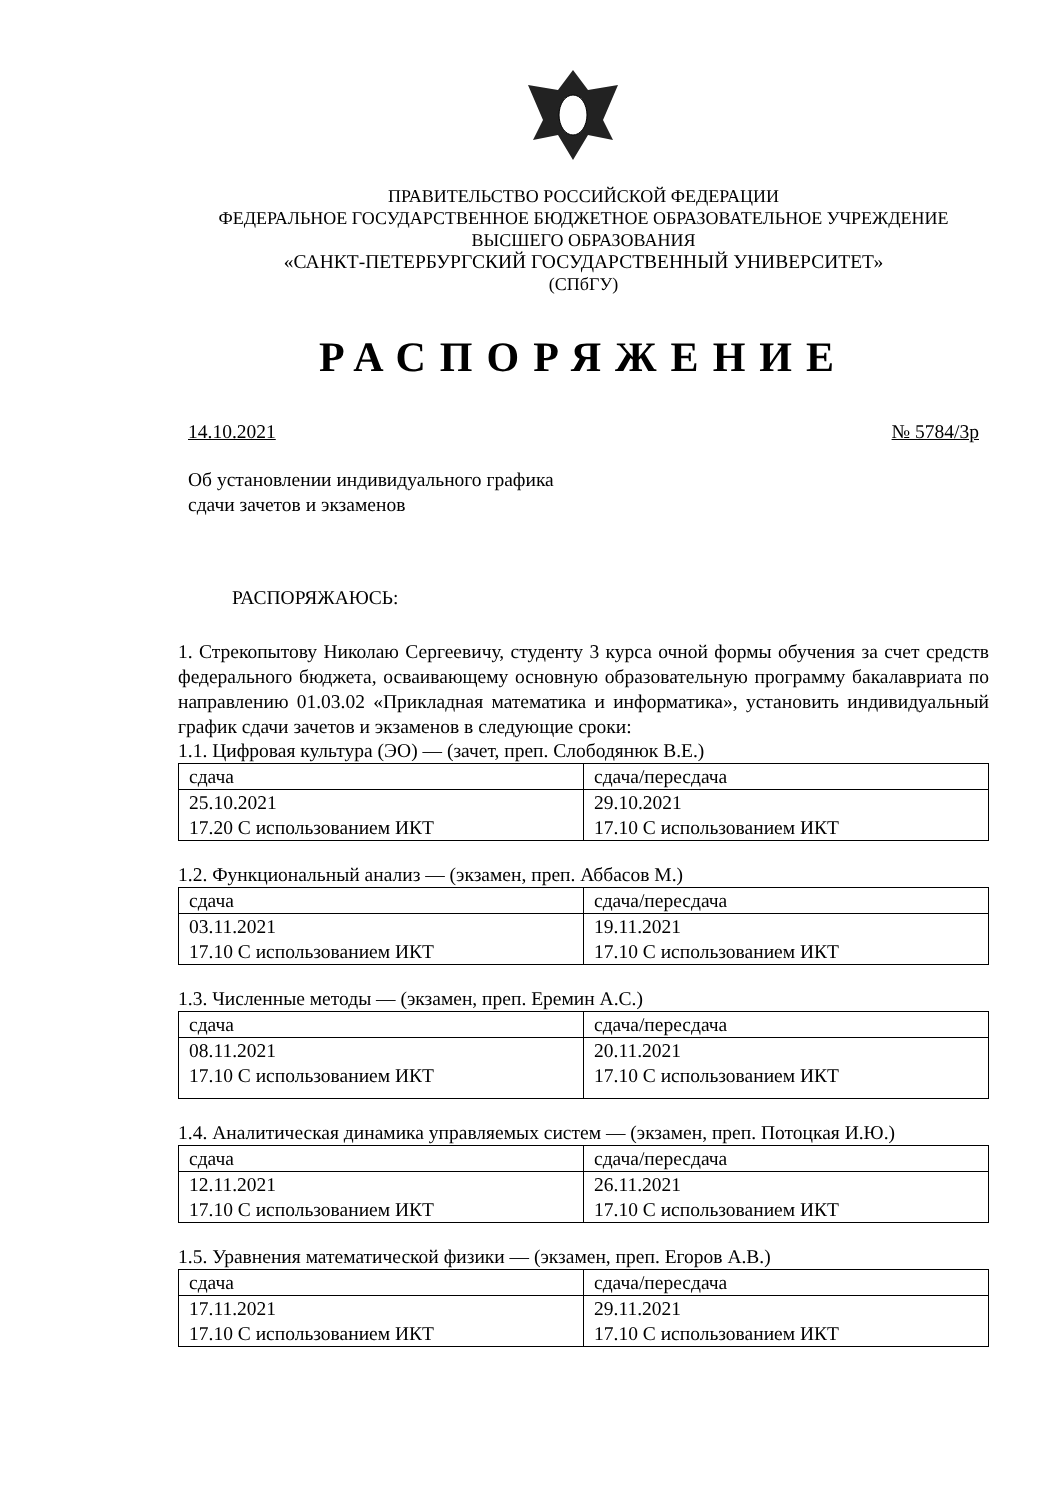ПРАВИТЕЛЬСТВО РОССИЙСКОЙ ФЕДЕРАЦИИ
ФЕДЕРАЛЬНОЕ ГОСУДАРСТВЕННОЕ БЮДЖЕТНОЕ ОБРАЗОВАТЕЛЬНОЕ УЧРЕЖДЕНИЕ
ВЫСШЕГО ОБРАЗОВАНИЯ
«САНКТ-ПЕТЕРБУРГСКИЙ ГОСУДАРСТВЕННЫЙ УНИВЕРСИТЕТ»
(СПбГУ)
РАСПОРЯЖЕНИЕ
14.10.2021 № 5784/3р
Об установлении индивидуального графика
сдачи зачетов и экзаменов
РАСПОРЯЖАЮСЬ:
1. Стрекопытову Николаю Сергеевичу, студенту 3 курса очной формы обучения за счет средств федерального бюджета, осваивающему основную образовательную программу бакалавриата по направлению 01.03.02 «Прикладная математика и информатика», установить индивидуальный график сдачи зачетов и экзаменов в следующие сроки:
1.1. Цифровая культура (ЭО) — (зачет, преп. Слободянюк В.Е.)
| сдача | сдача/пересдача |
| 25.10.2021 17.20 С использованием ИКТ | 29.10.2021 17.10 С использованием ИКТ |
1.2. Функциональный анализ — (экзамен, преп. Аббасов М.)
| сдача | сдача/пересдача |
| 03.11.2021 17.10 С использованием ИКТ | 19.11.2021 17.10 С использованием ИКТ |
1.3. Численные методы — (экзамен, преп. Еремин А.С.)
| сдача | сдача/пересдача |
| 08.11.2021 17.10 С использованием ИКТ | 20.11.2021 17.10 С использованием ИКТ |
1.4. Аналитическая динамика управляемых систем — (экзамен, преп. Потоцкая И.Ю.)
| сдача | сдача/пересдача |
| 12.11.2021 17.10 С использованием ИКТ | 26.11.2021 17.10 С использованием ИКТ |
1.5. Уравнения математической физики — (экзамен, преп. Егоров А.В.)
| сдача | сдача/пересдача |
| 17.11.2021 17.10 С использованием ИКТ | 29.11.2021 17.10 С использованием ИКТ |